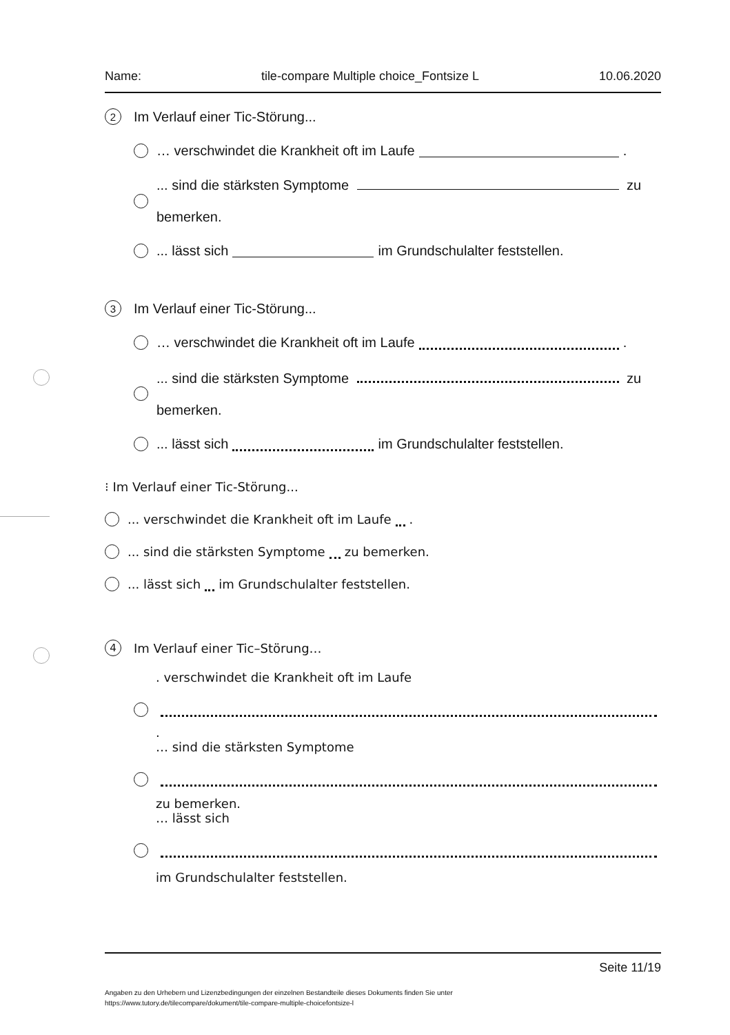Name: tile-compare Multiple choice_Fontsize L 10.06.2020
2 Im Verlauf einer Tic-Störung...
… verschwindet die Krankheit oft im Laufe .
... sind die stärksten Symptome zu
bemerken.
... lässt sich im Grundschulalter feststellen.
3 Im Verlauf einer Tic-Störung...
… verschwindet die Krankheit oft im Laufe .
... sind die stärksten Symptome zu
bemerken.
... lässt sich im Grundschulalter feststellen.
⁝ Im Verlauf einer Tic-Störung...
... verschwindet die Krankheit oft im Laufe .
... sind die stärksten Symptome zu bemerken.
... lässt sich im Grundschulalter feststellen.
4 Im Verlauf einer Tic–Störung…
. verschwindet die Krankheit oft im Laufe
.
… sind die stärksten Symptome
zu bemerken.
… lässt sich
im Grundschulalter feststellen.
Seite 11/19
Angaben zu den Urhebern und Lizenzbedingungen der einzelnen Bestandteile dieses Dokuments finden Sie unter
https://www.tutory.de/tilecompare/dokument/tile-compare-multiple-choicefontsize-l